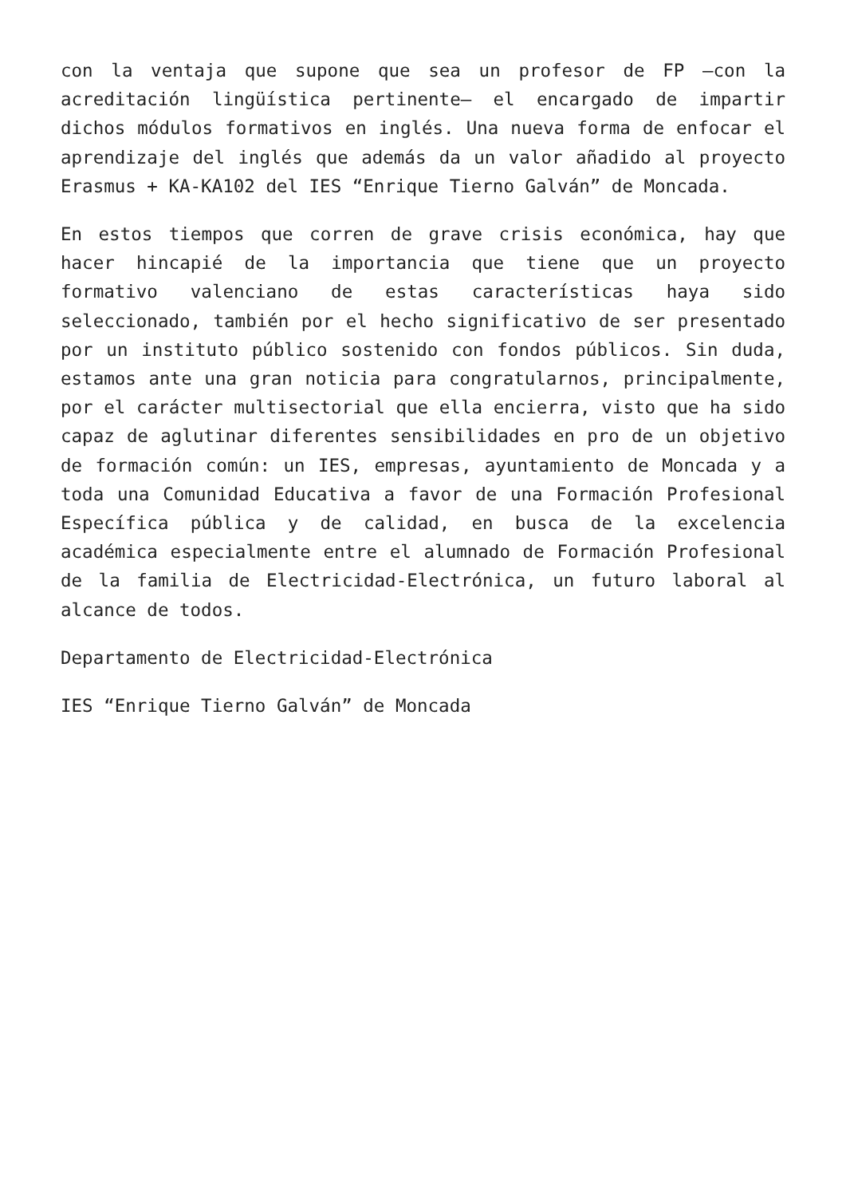con la ventaja que supone que sea un profesor de FP –con la acreditación lingüística pertinente– el encargado de impartir dichos módulos formativos en inglés. Una nueva forma de enfocar el aprendizaje del inglés que además da un valor añadido al proyecto Erasmus + KA-KA102 del IES “Enrique Tierno Galván” de Moncada.
En estos tiempos que corren de grave crisis económica, hay que hacer hincapié de la importancia que tiene que un proyecto formativo valenciano de estas características haya sido seleccionado, también por el hecho significativo de ser presentado por un instituto público sostenido con fondos públicos. Sin duda, estamos ante una gran noticia para congratularnos, principalmente, por el carácter multisectorial que ella encierra, visto que ha sido capaz de aglutinar diferentes sensibilidades en pro de un objetivo de formación común: un IES, empresas, ayuntamiento de Moncada y a toda una Comunidad Educativa a favor de una Formación Profesional Específica pública y de calidad, en busca de la excelencia académica especialmente entre el alumnado de Formación Profesional de la familia de Electricidad-Electrónica, un futuro laboral al alcance de todos.
Departamento de Electricidad-Electrónica
IES “Enrique Tierno Galván” de Moncada